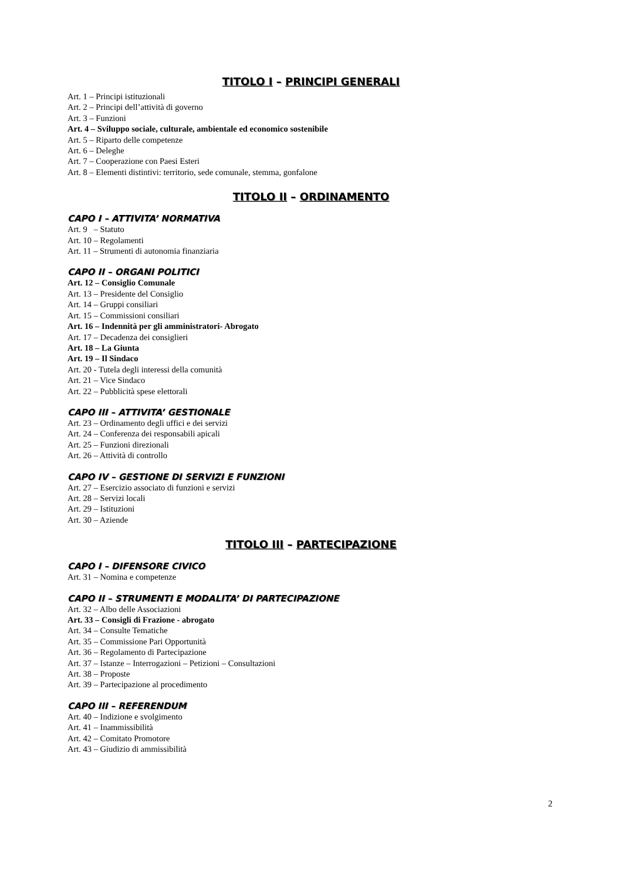TITOLO I – PRINCIPI GENERALI
Art. 1 – Principi istituzionali
Art. 2 – Principi dell’attività di governo
Art. 3 – Funzioni
Art. 4 – Sviluppo sociale, culturale, ambientale ed economico sostenibile
Art. 5 – Riparto delle competenze
Art. 6 – Deleghe
Art. 7 – Cooperazione con Paesi Esteri
Art. 8 – Elementi distintivi: territorio, sede comunale, stemma, gonfalone
TITOLO II – ORDINAMENTO
CAPO I – ATTIVITA’ NORMATIVA
Art. 9 – Statuto
Art. 10 – Regolamenti
Art. 11 – Strumenti di autonomia finanziaria
CAPO II – ORGANI POLITICI
Art. 12 – Consiglio Comunale
Art. 13 – Presidente del Consiglio
Art. 14 – Gruppi consiliari
Art. 15 – Commissioni consiliari
Art. 16 – Indennità per gli amministratori- Abrogato
Art. 17 – Decadenza dei consiglieri
Art. 18 – La Giunta
Art. 19 – Il Sindaco
Art. 20 - Tutela degli interessi della comunità
Art. 21 – Vice Sindaco
Art. 22 – Pubblicità spese elettorali
CAPO III – ATTIVITA’ GESTIONALE
Art. 23 – Ordinamento degli uffici e dei servizi
Art. 24 – Conferenza dei responsabili apicali
Art. 25 – Funzioni direzionali
Art. 26 – Attività di controllo
CAPO IV – GESTIONE DI SERVIZI E FUNZIONI
Art. 27 – Esercizio associato di funzioni e servizi
Art. 28 – Servizi locali
Art. 29 – Istituzioni
Art. 30 – Aziende
TITOLO III – PARTECIPAZIONE
CAPO I – DIFENSORE CIVICO
Art. 31 – Nomina e competenze
CAPO II – STRUMENTI E MODALITA’ DI PARTECIPAZIONE
Art. 32 – Albo delle Associazioni
Art. 33 – Consigli di Frazione - abrogato
Art. 34 – Consulte Tematiche
Art. 35 – Commissione Pari Opportunità
Art. 36 – Regolamento di Partecipazione
Art. 37 – Istanze – Interrogazioni – Petizioni – Consultazioni
Art. 38 – Proposte
Art. 39 – Partecipazione al procedimento
CAPO III – REFERENDUM
Art. 40 – Indizione e svolgimento
Art. 41 – Inammissibilità
Art. 42 – Comitato Promotore
Art. 43 – Giudizio di ammissibilità
2